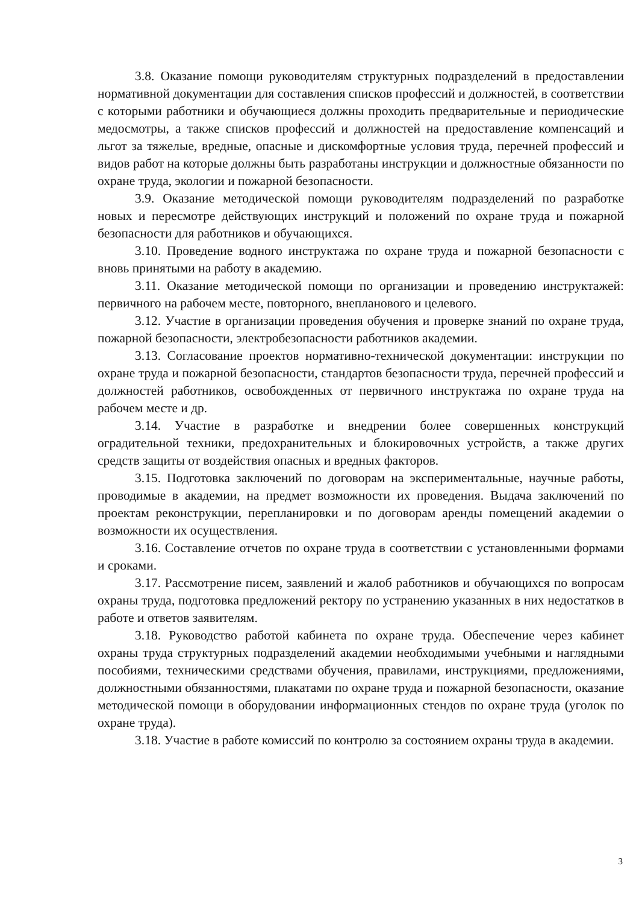3.8. Оказание помощи руководителям структурных подразделений в предоставлении нормативной документации для составления списков профессий и должностей, в соответствии с которыми работники и обучающиеся должны проходить предварительные и периодические медосмотры, а также списков профессий и должностей на предоставление компенсаций и льгот за тяжелые, вредные, опасные и дискомфортные условия труда, перечней профессий и видов работ на которые должны быть разработаны инструкции и должностные обязанности по охране труда, экологии и пожарной безопасности.
3.9. Оказание методической помощи руководителям подразделений по разработке новых и пересмотре действующих инструкций и положений по охране труда и пожарной безопасности для работников и обучающихся.
3.10. Проведение водного инструктажа по охране труда и пожарной безопасности с вновь принятыми на работу в академию.
3.11. Оказание методической помощи по организации и проведению инструктажей: первичного на рабочем месте, повторного, внепланового и целевого.
3.12. Участие в организации проведения обучения и проверке знаний по охране труда, пожарной безопасности, электробезопасности работников академии.
3.13. Согласование проектов нормативно-технической документации: инструкции по охране труда и пожарной безопасности, стандартов безопасности труда, перечней профессий и должностей работников, освобожденных от первичного инструктажа по охране труда на рабочем месте и др.
3.14. Участие в разработке и внедрении более совершенных конструкций оградительной техники, предохранительных и блокировочных устройств, а также других средств защиты от воздействия опасных и вредных факторов.
3.15. Подготовка заключений по договорам на экспериментальные, научные работы, проводимые в академии, на предмет возможности их проведения. Выдача заключений по проектам реконструкции, перепланировки и по договорам аренды помещений академии о возможности их осуществления.
3.16. Составление отчетов по охране труда в соответствии с установленными формами и сроками.
3.17. Рассмотрение писем, заявлений и жалоб работников и обучающихся по вопросам охраны труда, подготовка предложений ректору по устранению указанных в них недостатков в работе и ответов заявителям.
3.18. Руководство работой кабинета по охране труда. Обеспечение через кабинет охраны труда структурных подразделений академии необходимыми учебными и наглядными пособиями, техническими средствами обучения, правилами, инструкциями, предложениями, должностными обязанностями, плакатами по охране труда и пожарной безопасности, оказание методической помощи в оборудовании информационных стендов по охране труда (уголок по охране труда).
3.18. Участие в работе комиссий по контролю за состоянием охраны труда в академии.
3